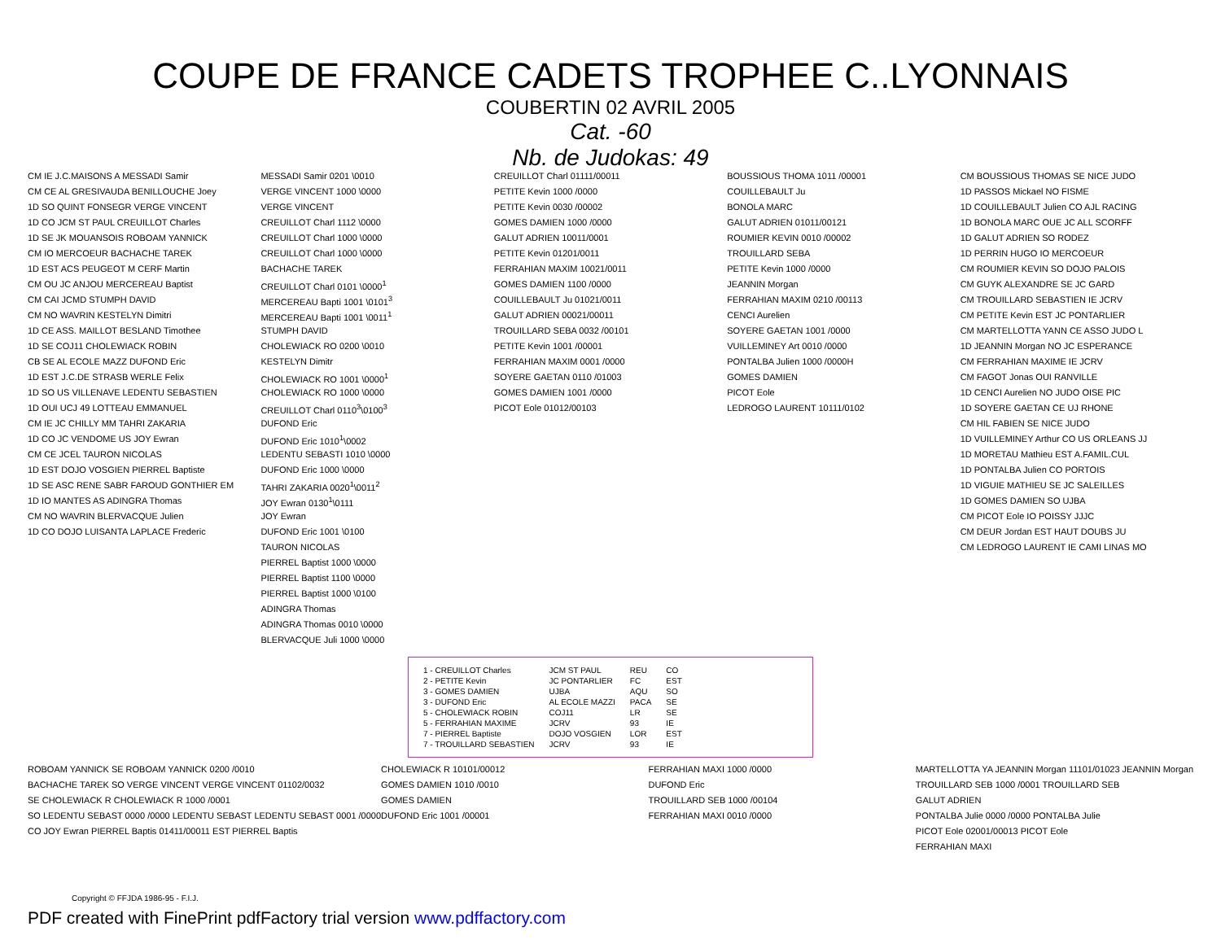COUPE DE FRANCE CADETS TROPHEE C..LYONNAIS
COUBERTIN 02 AVRIL 2005
Cat. -60
Nb. de Judokas: 49
CM IE J.C.MAISONS A MESSADI Samir
CM CE AL GRESIVAUDA BENILLOUCHE Joey
1D SO QUINT FONSEGR VERGE VINCENT
1D CO JCM ST PAUL CREUILLOT Charles
1D SE JK MOUANSOIS ROBOAM YANNICK
CM IO MERCOEUR BACHACHE TAREK
1D EST ACS PEUGEOT M CERF Martin
CM OU JC ANJOU MERCEREAU Baptist
CM CAI JCMD STUMPH DAVID
CM NO WAVRIN KESTELYN Dimitri
1D CE ASS. MAILLOT BESLAND Timothee
1D SE COJ11 CHOLEWIACK ROBIN
CB SE AL ECOLE MAZZ DUFOND Eric
1D EST J.C.DE STRASB WERLE Felix
1D SO US VILLENAVE LEDENTU SEBASTIEN
1D OUI UCJ 49 LOTTEAU EMMANUEL
CM IE JC CHILLY MM TAHRI ZAKARIA
1D CO JC VENDOME US JOY Ewran
CM CE JCEL TAURON NICOLAS
1D EST DOJO VOSGIEN PIERREL Baptiste
1D SE ASC RENE SABR FAROUD GONTHIER EM
1D IO MANTES AS ADINGRA Thomas
CM NO WAVRIN BLERVACQUE Julien
1D CO DOJO LUISANTA LAPLACE Frederic
MESSADI Samir 0201 \0010
VERGE VINCENT 1000 \0000
VERGE VINCENT
CREUILLOT Charl 1112 \0000
CREUILLOT Charl 1000 \0000
CREUILLOT Charl 1000 \0000
BACHACHE TAREK
CREUILLOT Charl 0101 \0000<sup>1</sup>
MERCEREAU Bapti 1001 \0101<sup>3</sup>
MERCEREAU Bapti 1001 \0011<sup>1</sup>
STUMPH DAVID
CHOLEWIACK RO 0200 \0010
KESTELYN Dimitr
CHOLEWIACK RO 1001 \0000<sup>1</sup>
CHOLEWIACK RO 1000 \0000
CREUILLOT Charl 0110<sup>3</sup>\0100<sup>3</sup>
DUFOND Eric
DUFOND Eric 1010<sup>1</sup>\0002
LEDENTU SEBASTI 1010 \0000
DUFOND Eric 1000 \0000
TAHRI ZAKARIA 0020<sup>1</sup>\0011<sup>2</sup>
JOY Ewran 0130<sup>1</sup>\0111
JOY Ewran
DUFOND Eric 1001 \0100
TAURON NICOLAS
PIERREL Baptist 1000 \0000
PIERREL Baptist 1100 \0000
PIERREL Baptist 1000 \0100
ADINGRA Thomas
ADINGRA Thomas 0010 \0000
BLERVACQUE Juli 1000 \0000
CREUILLOT Charl 01111/00011
PETITE Kevin 1000 /0000
PETITE Kevin 0030 /00002
GOMES DAMIEN 1000 /0000
GALUT ADRIEN 10011/0001
PETITE Kevin 01201/0011
FERRAHIAN MAXIM 10021/0011
GOMES DAMIEN 1100 /0000
COUILLEBAULT Ju 01021/0011
GALUT ADRIEN 00021/00011
TROUILLARD SEBA 0032 /00101
PETITE Kevin 1001 /00001
FERRAHIAN MAXIM 0001 /0000
SOYERE GAETAN 0110 /01003
GOMES DAMIEN 1001 /0000
PICOT Eole 01012/00103
BOUSSIOUS THOMA 1011 /00001
COUILLEBAULT Ju
BONOLA MARC
GALUT ADRIEN 01011/00121
ROUMIER KEVIN 0010 /00002
TROUILLARD SEBA
PETITE Kevin 1000 /0000
JEANNIN Morgan
FERRAHIAN MAXIM 0210 /00113
CENCI Aurelien
SOYERE GAETAN 1001 /0000
VUILLEMINEY Art 0010 /0000
PONTALBA Julien 1000 /0000H
GOMES DAMIEN
PICOT Eole
LEDROGO LAURENT 10111/0102
CM BOUSSIOUS THOMAS SE NICE JUDO
1D PASSOS Mickael NO FISME
1D COUILLEBAULT Julien CO AJL RACING
1D BONOLA MARC OUE JC ALL SCORFF
1D GALUT ADRIEN SO RODEZ
1D PERRIN HUGO IO MERCOEUR
CM ROUMIER KEVIN SO DOJO PALOIS
CM GUYK ALEXANDRE SE JC GARD
CM TROUILLARD SEBASTIEN IE JCRV
CM PETITE Kevin EST JC PONTARLIER
CM MARTELLOTTA YANN CE ASSO JUDO L
1D JEANNIN Morgan NO JC ESPERANCE
CM FERRAHIAN MAXIME IE JCRV
CM FAGOT Jonas OUI RANVILLE
1D CENCI Aurelien NO JUDO OISE PIC
1D SOYERE GAETAN CE UJ RHONE
CM HIL FABIEN SE NICE JUDO
1D VUILLEMINEY Arthur CO US ORLEANS JJ
1D MORETAU Mathieu EST A.FAMIL.CUL
1D PONTALBA Julien CO PORTOIS
1D VIGUIE MATHIEU SE JC SALEILLES
1D GOMES DAMIEN SO UJBA
CM PICOT Eole IO POISSY JJJC
CM DEUR Jordan EST HAUT DOUBS JU
CM LEDROGO LAURENT IE CAMI LINAS MO
| 1 - CREUILLOT Charles | JCM ST PAUL | REU | CO |
| 2 - PETITE Kevin | JC PONTARLIER | FC | EST |
| 3 - GOMES DAMIEN | UJBA | AQU | SO |
| 3 - DUFOND Eric | AL ECOLE MAZZI | PACA | SE |
| 5 - CHOLEWIACK ROBIN | COJ11 | LR | SE |
| 5 - FERRAHIAN MAXIME | JCRV | 93 | IE |
| 7 - PIERREL Baptiste | DOJO VOSGIEN | LOR | EST |
| 7 - TROUILLARD SEBASTIEN | JCRV | 93 | IE |
ROBOAM YANNICK SE ROBOAM YANNICK 0200 /0010
BACHACHE TAREK SO VERGE VINCENT VERGE VINCENT 01102/0032
SE CHOLEWIACK R CHOLEWIACK R 1000 /0001
SO LEDENTU SEBAST 0000 /0000 LEDENTU SEBAST LEDENTU SEBAST 0001 /0000
CO JOY Ewran PIERREL Baptis 01411/00011 EST PIERREL Baptis
CHOLEWIACK R 10101/00012
GOMES DAMIEN 1010 /0010
GOMES DAMIEN
DUFOND Eric 1001 /00001
FERRAHIAN MAXI 1000 /0000
DUFOND Eric
TROUILLARD SEB 1000 /00104
FERRAHIAN MAXI 0010 /0000
MARTELLOTTA YA JEANNIN Morgan 11101/01023 JEANNIN Morgan
TROUILLARD SEB 1000 /0001 TROUILLARD SEB
GALUT ADRIEN
PONTALBA Julie 0000 /0000 PONTALBA Julie
PICOT Eole 02001/00013 PICOT Eole
FERRAHIAN MAXI
Copyright © FFJDA 1986-95 - F.I.J.
PDF created with FinePrint pdfFactory trial version www.pdffactory.com